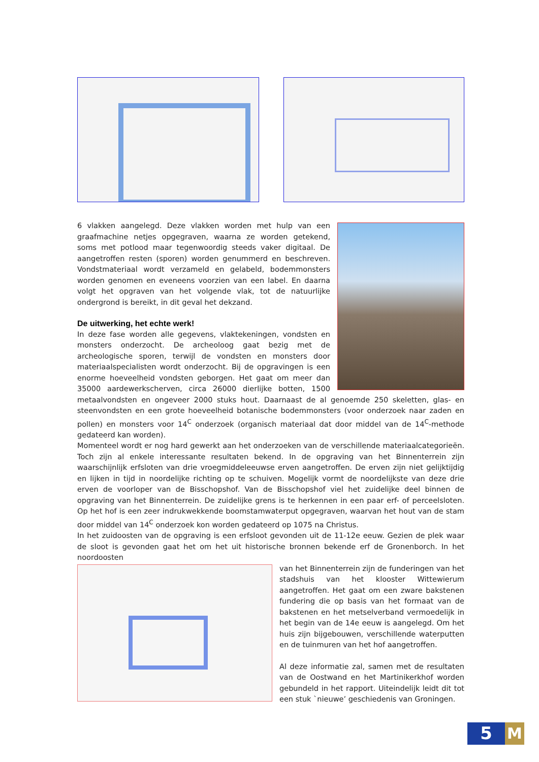6 vlakken aangelegd. Deze vlakken worden met hulp van een graafmachine netjes opgegraven, waarna ze worden getekend, soms met potlood maar tegenwoordig steeds vaker digitaal. De aangetroffen resten (sporen) worden genummerd en beschreven. Vondstmateriaal wordt verzameld en gelabeld, bodemmonsters worden genomen en eveneens voorzien van een label. En daarna volgt het opgraven van het volgende vlak, tot de natuurlijke ondergrond is bereikt, in dit geval het dekzand.
De uitwerking, het echte werk!
In deze fase worden alle gegevens, vlaktekeningen, vondsten en monsters onderzocht. De archeoloog gaat bezig met de archeologische sporen, terwijl de vondsten en monsters door materiaalspecialisten wordt onderzocht. Bij de opgravingen is een enorme hoeveelheid vondsten geborgen. Het gaat om meer dan 35000 aardewerkscherven, circa 26000 dierlijke botten, 1500 metaalvondsten en ongeveer 2000 stuks hout. Daarnaast de al genoemde 250 skeletten, glas- en steenvondsten en een grote hoeveelheid botanische bodemmonsters (voor onderzoek naar zaden en pollen) en monsters voor 14<sup>C</sup> onderzoek (organisch materiaal dat door middel van de 14<sup>C</sup>-methode gedateerd kan worden).
Momenteel wordt er nog hard gewerkt aan het onderzoeken van de verschillende materiaalcategorieën. Toch zijn al enkele interessante resultaten bekend. In de opgraving van het Binnenterrein zijn waarschijnlijk erfsloten van drie vroegmiddeleeuwse erven aangetroffen. De erven zijn niet gelijktijdig en lijken in tijd in noordelijke richting op te schuiven. Mogelijk vormt de noordelijkste van deze drie erven de voorloper van de Bisschopshof. Van de Bisschopshof viel het zuidelijke deel binnen de opgraving van het Binnenterrein. De zuidelijke grens is te herkennen in een paar erf- of perceelsloten. Op het hof is een zeer indrukwekkende boomstamwaterput opgegraven, waarvan het hout van de stam door middel van 14<sup>C</sup> onderzoek kon worden gedateerd op 1075 na Christus.
In het zuidoosten van de opgraving is een erfsloot gevonden uit de 11-12e eeuw. Gezien de plek waar de sloot is gevonden gaat het om het uit historische bronnen bekende erf de Gronenborch. In het noordoosten
van het Binnenterrein zijn de funderingen van het stadshuis van het klooster Wittewierum aangetroffen. Het gaat om een zware bakstenen fundering die op basis van het formaat van de bakstenen en het metselverband vermoedelijk in het begin van de 14e eeuw is aangelegd. Om het huis zijn bijgebouwen, verschillende waterputten en de tuinmuren van het hof aangetroffen.
Al deze informatie zal, samen met de resultaten van de Oostwand en het Martinikerkhof worden gebundeld in het rapport. Uiteindelijk leidt dit tot een stuk `nieuwe’ geschiedenis van Groningen.
5
M